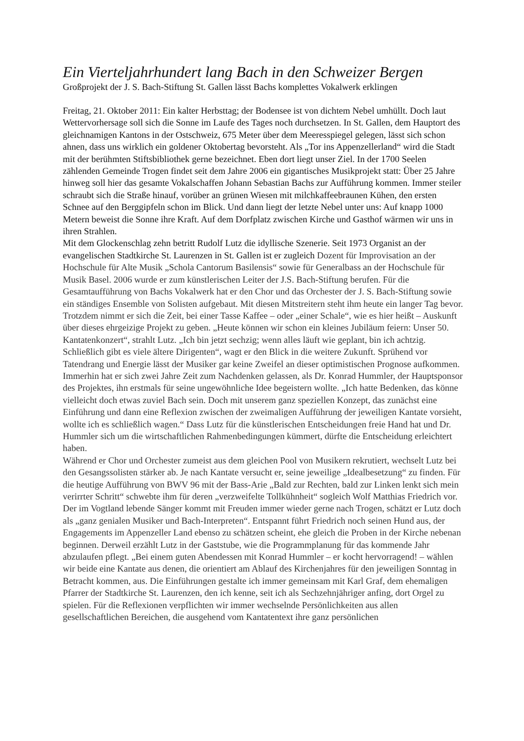Ein Vierteljahrhundert lang Bach in den Schweizer Bergen
Großprojekt der J. S. Bach-Stiftung St. Gallen lässt Bachs komplettes Vokalwerk erklingen
Freitag, 21. Oktober 2011: Ein kalter Herbsttag; der Bodensee ist von dichtem Nebel umhüllt. Doch laut Wettervorhersage soll sich die Sonne im Laufe des Tages noch durchsetzen. In St. Gallen, dem Hauptort des gleichnamigen Kantons in der Ostschweiz, 675 Meter über dem Meeresspiegel gelegen, lässt sich schon ahnen, dass uns wirklich ein goldener Oktobertag bevorsteht. Als „Tor ins Appenzellerland“ wird die Stadt mit der berühmten Stiftsbibliothek gerne bezeichnet. Eben dort liegt unser Ziel. In der 1700 Seelen zählenden Gemeinde Trogen findet seit dem Jahre 2006 ein gigantisches Musikprojekt statt: Über 25 Jahre hinweg soll hier das gesamte Vokalschaffen Johann Sebastian Bachs zur Aufführung kommen. Immer steiler schraubt sich die Straße hinauf, vorüber an grünen Wiesen mit milchkaffeebraunen Kühen, den ersten Schnee auf den Berggipfeln schon im Blick. Und dann liegt der letzte Nebel unter uns: Auf knapp 1000 Metern beweist die Sonne ihre Kraft. Auf dem Dorfplatz zwischen Kirche und Gasthof wärmen wir uns in ihren Strahlen.
Mit dem Glockenschlag zehn betritt Rudolf Lutz die idyllische Szenerie. Seit 1973 Organist an der evangelischen Stadtkirche St. Laurenzen in St. Gallen ist er zugleich Dozent für Improvisation an der Hochschule für Alte Musik „Schola Cantorum Basilensis“ sowie für Generalbass an der Hochschule für Musik Basel. 2006 wurde er zum künstlerischen Leiter der J.S. Bach-Stiftung berufen. Für die Gesamtaufführung von Bachs Vokalwerk hat er den Chor und das Orchester der J. S. Bach-Stiftung sowie ein ständiges Ensemble von Solisten aufgebaut. Mit diesen Mitstreitern steht ihm heute ein langer Tag bevor. Trotzdem nimmt er sich die Zeit, bei einer Tasse Kaffee – oder „einer Schale“, wie es hier heißt – Auskunft über dieses ehrgeizige Projekt zu geben. „Heute können wir schon ein kleines Jubiläum feiern: Unser 50. Kantatenkonzert“, strahlt Lutz. „Ich bin jetzt sechzig; wenn alles läuft wie geplant, bin ich achtzig. Schließlich gibt es viele ältere Dirigenten“, wagt er den Blick in die weitere Zukunft. Sprühend vor Tatendrang und Energie lässt der Musiker gar keine Zweifel an dieser optimistischen Prognose aufkommen. Immerhin hat er sich zwei Jahre Zeit zum Nachdenken gelassen, als Dr. Konrad Hummler, der Hauptsponsor des Projektes, ihn erstmals für seine ungewöhnliche Idee begeistern wollte. „Ich hatte Bedenken, das könne vielleicht doch etwas zuviel Bach sein. Doch mit unserem ganz speziellen Konzept, das zunächst eine Einführung und dann eine Reflexion zwischen der zweimaligen Aufführung der jeweiligen Kantate vorsieht, wollte ich es schließlich wagen.“ Dass Lutz für die künstlerischen Entscheidungen freie Hand hat und Dr. Hummler sich um die wirtschaftlichen Rahmenbedingungen kümmert, dürfte die Entscheidung erleichtert haben.
Während er Chor und Orchester zumeist aus dem gleichen Pool von Musikern rekrutiert, wechselt Lutz bei den Gesangssolisten stärker ab. Je nach Kantate versucht er, seine jeweilige „Idealbesetzung“ zu finden. Für die heutige Aufführung von BWV 96 mit der Bass-Arie „Bald zur Rechten, bald zur Linken lenkt sich mein verirrter Schritt“ schwebte ihm für deren „verzweifelte Tollkühnheit“ sogleich Wolf Matthias Friedrich vor. Der im Vogtland lebende Sänger kommt mit Freuden immer wieder gerne nach Trogen, schätzt er Lutz doch als „ganz genialen Musiker und Bach-Interpreten“. Entspannt führt Friedrich noch seinen Hund aus, der Engagements im Appenzeller Land ebenso zu schätzen scheint, ehe gleich die Proben in der Kirche nebenan beginnen. Derweil erzählt Lutz in der Gaststube, wie die Programmplanung für das kommende Jahr abzulaufen pflegt. „Bei einem guten Abendessen mit Konrad Hummler – er kocht hervorragend! – wählen wir beide eine Kantate aus denen, die orientiert am Ablauf des Kirchenjahres für den jeweiligen Sonntag in Betracht kommen, aus. Die Einführungen gestalte ich immer gemeinsam mit Karl Graf, dem ehemaligen Pfarrer der Stadtkirche St. Laurenzen, den ich kenne, seit ich als Sechzehnjähriger anfing, dort Orgel zu spielen. Für die Reflexionen verpflichten wir immer wechselnde Persönlichkeiten aus allen gesellschaftlichen Bereichen, die ausgehend vom Kantatentext ihre ganz persönlichen